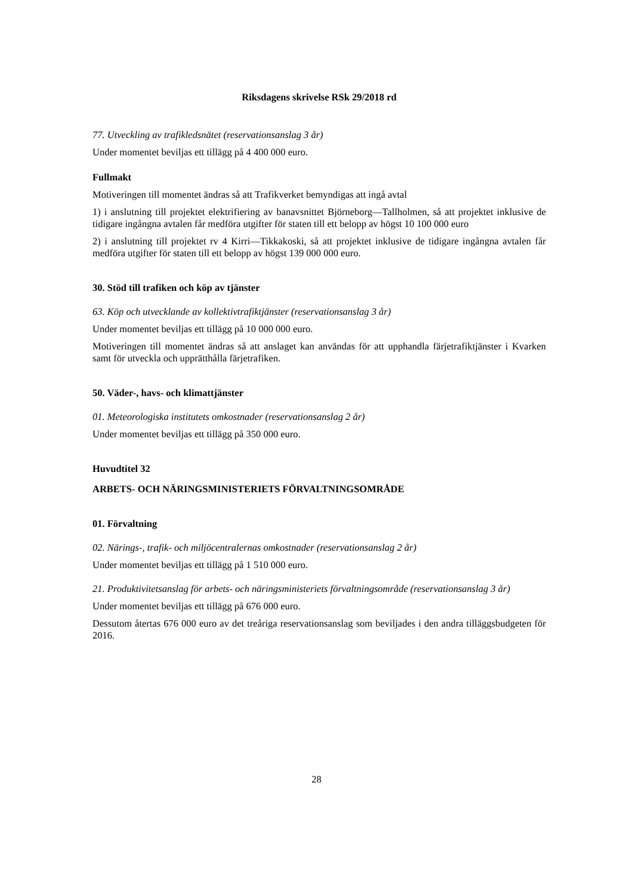Riksdagens skrivelse RSk 29/2018 rd
77. Utveckling av trafikledsnätet (reservationsanslag 3 år)
Under momentet beviljas ett tillägg på 4 400 000 euro.
Fullmakt
Motiveringen till momentet ändras så att Trafikverket bemyndigas att ingå avtal
1) i anslutning till projektet elektrifiering av banavsnittet Björneborg—Tallholmen, så att projektet inklusive de tidigare ingångna avtalen får medföra utgifter för staten till ett belopp av högst 10 100 000 euro
2) i anslutning till projektet rv 4 Kirri—Tikkakoski, så att projektet inklusive de tidigare ingångna avtalen får medföra utgifter för staten till ett belopp av högst 139 000 000 euro.
30. Stöd till trafiken och köp av tjänster
63. Köp och utvecklande av kollektivtrafiktjänster (reservationsanslag 3 år)
Under momentet beviljas ett tillägg på 10 000 000 euro.
Motiveringen till momentet ändras så att anslaget kan användas för att upphandla färjetrafiktjänster i Kvarken samt för utveckla och upprätthålla färjetrafiken.
50. Väder-, havs- och klimattjänster
01. Meteorologiska institutets omkostnader (reservationsanslag 2 år)
Under momentet beviljas ett tillägg på 350 000 euro.
Huvudtitel 32
ARBETS- OCH NÄRINGSMINISTERIETS FÖRVALTNINGSOMRÅDE
01. Förvaltning
02. Närings-, trafik- och miljöcentralernas omkostnader (reservationsanslag 2 år)
Under momentet beviljas ett tillägg på 1 510 000 euro.
21. Produktivitetsanslag för arbets- och näringsministeriets förvaltningsområde (reservationsanslag 3 år)
Under momentet beviljas ett tillägg på 676 000 euro.
Dessutom återtas 676 000 euro av det treåriga reservationsanslag som beviljades i den andra tilläggsbudgeten för 2016.
28